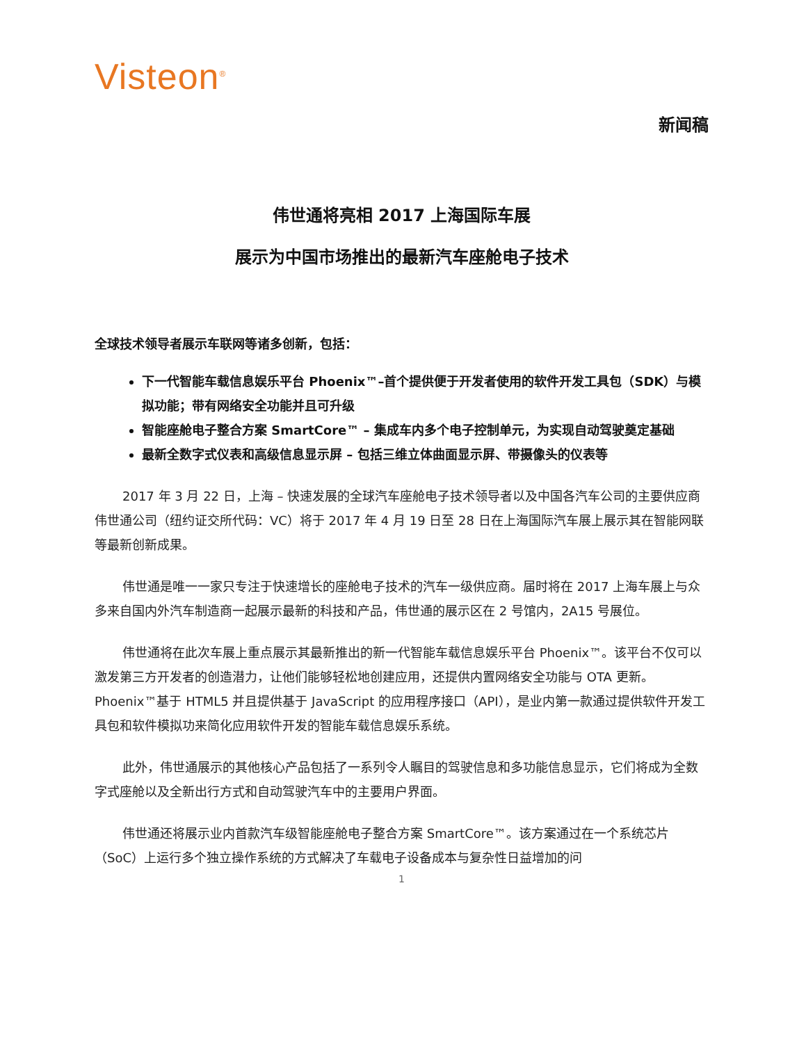Visteon<sup>®</sup>
新闻稿
伟世通将亮相 2017 上海国际车展
展示为中国市场推出的最新汽车座舱电子技术
全球技术领导者展示车联网等诸多创新，包括：
下一代智能车载信息娱乐平台 Phoenix™–首个提供便于开发者使用的软件开发工具包（SDK）与模拟功能；带有网络安全功能并且可升级
智能座舱电子整合方案 SmartCore™ – 集成车内多个电子控制单元，为实现自动驾驶奠定基础
最新全数字式仪表和高级信息显示屏 – 包括三维立体曲面显示屏、带摄像头的仪表等
2017 年 3 月 22 日，上海 – 快速发展的全球汽车座舱电子技术领导者以及中国各汽车公司的主要供应商伟世通公司（纽约证交所代码：VC）将于 2017 年 4 月 19 日至 28 日在上海国际汽车展上展示其在智能网联等最新创新成果。
伟世通是唯一一家只专注于快速增长的座舱电子技术的汽车一级供应商。届时将在 2017 上海车展上与众多来自国内外汽车制造商一起展示最新的科技和产品，伟世通的展示区在 2 号馆内，2A15 号展位。
伟世通将在此次车展上重点展示其最新推出的新一代智能车载信息娱乐平台 Phoenix™。该平台不仅可以激发第三方开发者的创造潜力，让他们能够轻松地创建应用，还提供内置网络安全功能与 OTA 更新。Phoenix™基于 HTML5 并且提供基于 JavaScript 的应用程序接口（API），是业内第一款通过提供软件开发工具包和软件模拟功来简化应用软件开发的智能车载信息娱乐系统。
此外，伟世通展示的其他核心产品包括了一系列令人瞩目的驾驶信息和多功能信息显示，它们将成为全数字式座舱以及全新出行方式和自动驾驶汽车中的主要用户界面。
伟世通还将展示业内首款汽车级智能座舱电子整合方案 SmartCore™。该方案通过在一个系统芯片（SoC）上运行多个独立操作系统的方式解决了车载电子设备成本与复杂性日益增加的问
1